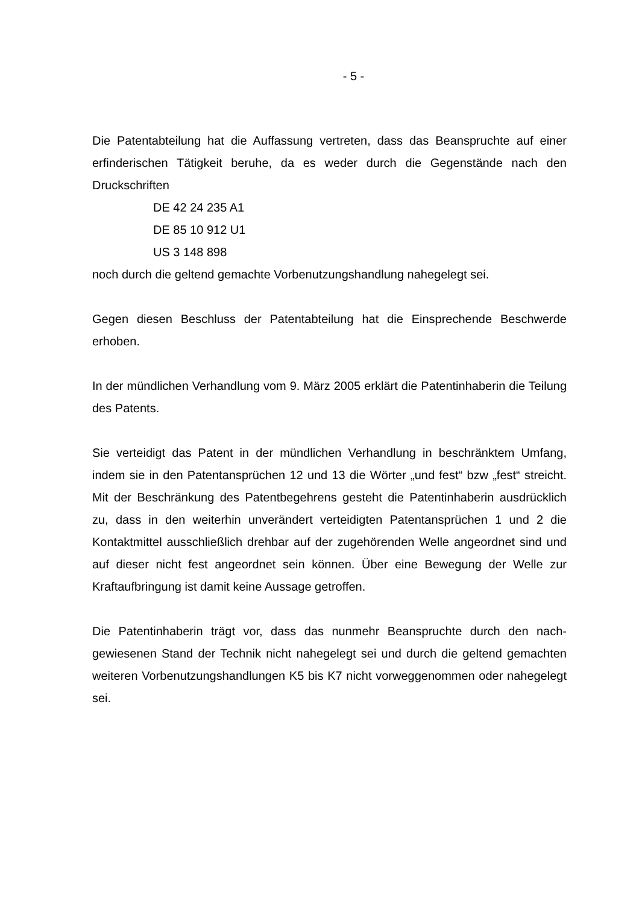- 5 -
Die Patentabteilung hat die Auffassung vertreten, dass das Beanspruchte auf ei­ner erfinderischen Tätigkeit beruhe, da es weder durch die Gegenstände nach den Druckschriften
DE 42 24 235 A1
DE 85 10 912 U1
US 3 148 898
noch durch die geltend gemachte Vorbenutzungshandlung nahegelegt sei.
Gegen diesen Beschluss der Patentabteilung hat die Einsprechende Beschwerde erhoben.
In der mündlichen Verhandlung vom 9. März 2005 erklärt die Patentinhaberin die Teilung des Patents.
Sie verteidigt das Patent in der mündlichen Verhandlung in beschränktem Um­fang, indem sie in den Patentansprüchen 12 und 13 die Wörter „und fest“ bzw „fest“ streicht. Mit der Beschränkung des Patentbegehrens gesteht die Patentin­haberin ausdrücklich zu, dass in den weiterhin unverändert verteidigten Patentan­sprüchen 1 und 2 die Kontaktmittel ausschließlich drehbar auf der zugehörenden Welle angeordnet sind und auf dieser nicht fest angeordnet sein können. Über eine Bewegung der Welle zur Kraftaufbringung ist damit keine Aussage getroffen.
Die Patentinhaberin trägt vor, dass das nunmehr Beanspruchte durch den nach­gewiesenen Stand der Technik nicht nahegelegt sei und durch die geltend ge­machten weiteren Vorbenutzungshandlungen K5 bis K7 nicht vorweggenommen oder nahegelegt sei.